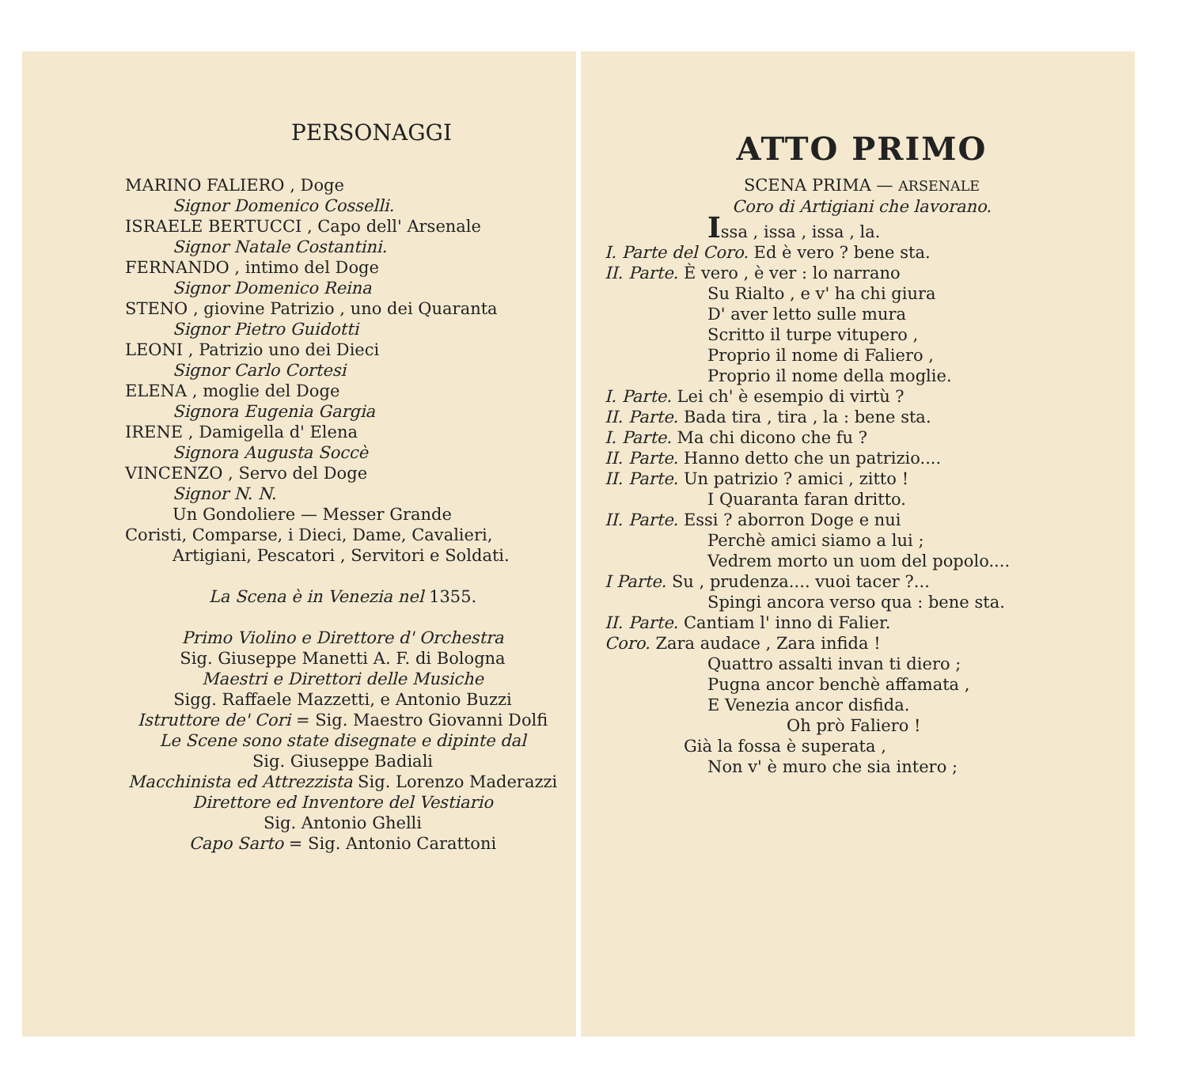PERSONAGGI
MARINO FALIERO , Doge
Signor Domenico Cosselli.
ISRAELE BERTUCCI , Capo dell' Arsenale
Signor Natale Costantini.
FERNANDO , intimo del Doge
Signor Domenico Reina
STENO , giovine Patrizio , uno dei Quaranta
Signor Pietro Guidotti
LEONI , Patrizio uno dei Dieci
Signor Carlo Cortesi
ELENA , moglie del Doge
Signora Eugenia Gargia
IRENE , Damigella d' Elena
Signora Augusta Soccè
VINCENZO , Servo del Doge
Signor N. N.
Un Gondoliere — Messer Grande
Coristi, Comparse, i Dieci, Dame, Cavalieri,
Artigiani, Pescatori , Servitori e Soldati.
La Scena è in Venezia nel 1355.
Primo Violino e Direttore d' Orchestra
Sig. Giuseppe Manetti A. F. di Bologna
Maestri e Direttori delle Musiche
Sigg. Raffaele Mazzetti, e Antonio Buzzi
Istruttore de' Cori = Sig. Maestro Giovanni Dolfi
Le Scene sono state disegnate e dipinte dal
Sig. Giuseppe Badiali
Macchinista ed Attrezzista Sig. Lorenzo Maderazzi
Direttore ed Inventore del Vestiario
Sig. Antonio Ghelli
Capo Sarto = Sig. Antonio Carattoni
ATTO PRIMO
SCENA PRIMA — ARSENALE
Coro di Artigiani che lavorano.
Issa , issa , issa , la.
I. Parte del Coro. Ed è vero ? bene sta.
II. Parte. È vero , è ver : lo narrano
Su Rialto , e v' ha chi giura
D' aver letto sulle mura
Scritto il turpe vitupero ,
Proprio il nome di Faliero ,
Proprio il nome della moglie.
I. Parte. Lei ch' è esempio di virtù ?
II. Parte. Bada tira , tira , la : bene sta.
I. Parte. Ma chi dicono che fu ?
II. Parte. Hanno detto che un patrizio....
II. Parte. Un patrizio ? amici , zitto !
I Quaranta faran dritto.
II. Parte. Essi ? aborron Doge e nui
Perchè amici siamo a lui ;
Vedrem morto un uom del popolo....
I Parte. Su , prudenza.... vuoi tacer ?...
Spingi ancora verso qua : bene sta.
II. Parte. Cantiam l' inno di Falier.
Coro. Zara audace , Zara infida !
Quattro assalti invan ti diero ;
Pugna ancor benchè affamata ,
E Venezia ancor disfida.
Oh prò Faliero !
Già la fossa è superata ,
Non v' è muro che sia intero ;